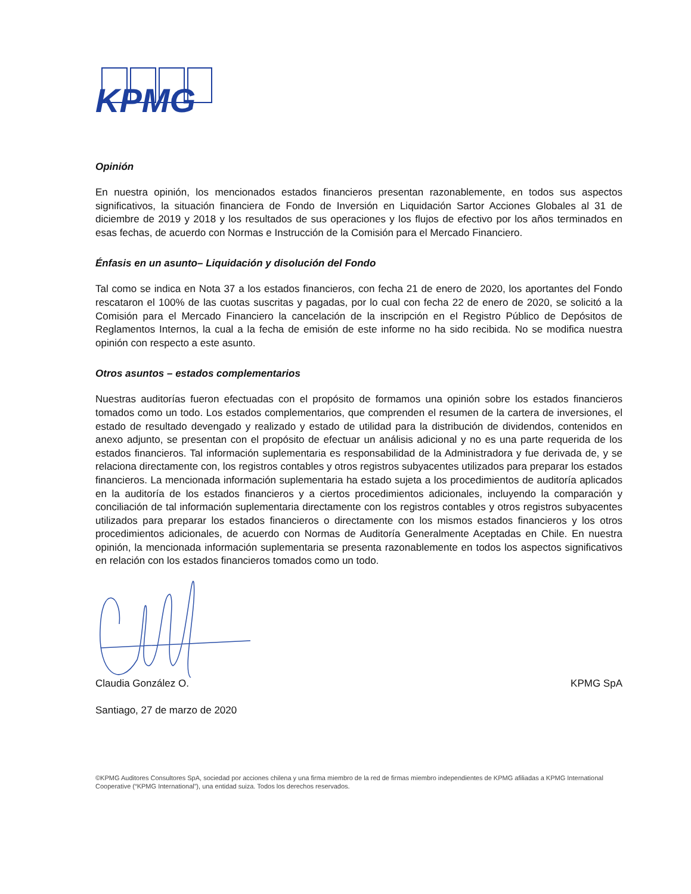KPMG
Opinión
En nuestra opinión, los mencionados estados financieros presentan razonablemente, en todos sus aspectos significativos, la situación financiera de Fondo de Inversión en Liquidación Sartor Acciones Globales al 31 de diciembre de 2019 y 2018 y los resultados de sus operaciones y los flujos de efectivo por los años terminados en esas fechas, de acuerdo con Normas e Instrucción de la Comisión para el Mercado Financiero.
Énfasis en un asunto– Liquidación y disolución del Fondo
Tal como se indica en Nota 37 a los estados financieros, con fecha 21 de enero de 2020, los aportantes del Fondo rescataron el 100% de las cuotas suscritas y pagadas, por lo cual con fecha 22 de enero de 2020, se solicitó a la Comisión para el Mercado Financiero la cancelación de la inscripción en el Registro Público de Depósitos de Reglamentos Internos, la cual a la fecha de emisión de este informe no ha sido recibida. No se modifica nuestra opinión con respecto a este asunto.
Otros asuntos – estados complementarios
Nuestras auditorías fueron efectuadas con el propósito de formamos una opinión sobre los estados financieros tomados como un todo. Los estados complementarios, que comprenden el resumen de la cartera de inversiones, el estado de resultado devengado y realizado y estado de utilidad para la distribución de dividendos, contenidos en anexo adjunto, se presentan con el propósito de efectuar un análisis adicional y no es una parte requerida de los estados financieros. Tal información suplementaria es responsabilidad de la Administradora y fue derivada de, y se relaciona directamente con, los registros contables y otros registros subyacentes utilizados para preparar los estados financieros. La mencionada información suplementaria ha estado sujeta a los procedimientos de auditoría aplicados en la auditoría de los estados financieros y a ciertos procedimientos adicionales, incluyendo la comparación y conciliación de tal información suplementaria directamente con los registros contables y otros registros subyacentes utilizados para preparar los estados financieros o directamente con los mismos estados financieros y los otros procedimientos adicionales, de acuerdo con Normas de Auditoría Generalmente Aceptadas en Chile. En nuestra opinión, la mencionada información suplementaria se presenta razonablemente en todos los aspectos significativos en relación con los estados financieros tomados como un todo.
Claudia González O. KPMG SpA
Santiago, 27 de marzo de 2020
©KPMG Auditores Consultores SpA, sociedad por acciones chilena y una firma miembro de la red de firmas miembro independientes de KPMG afiliadas a KPMG International Cooperative (“KPMG International”), una entidad suiza. Todos los derechos reservados.